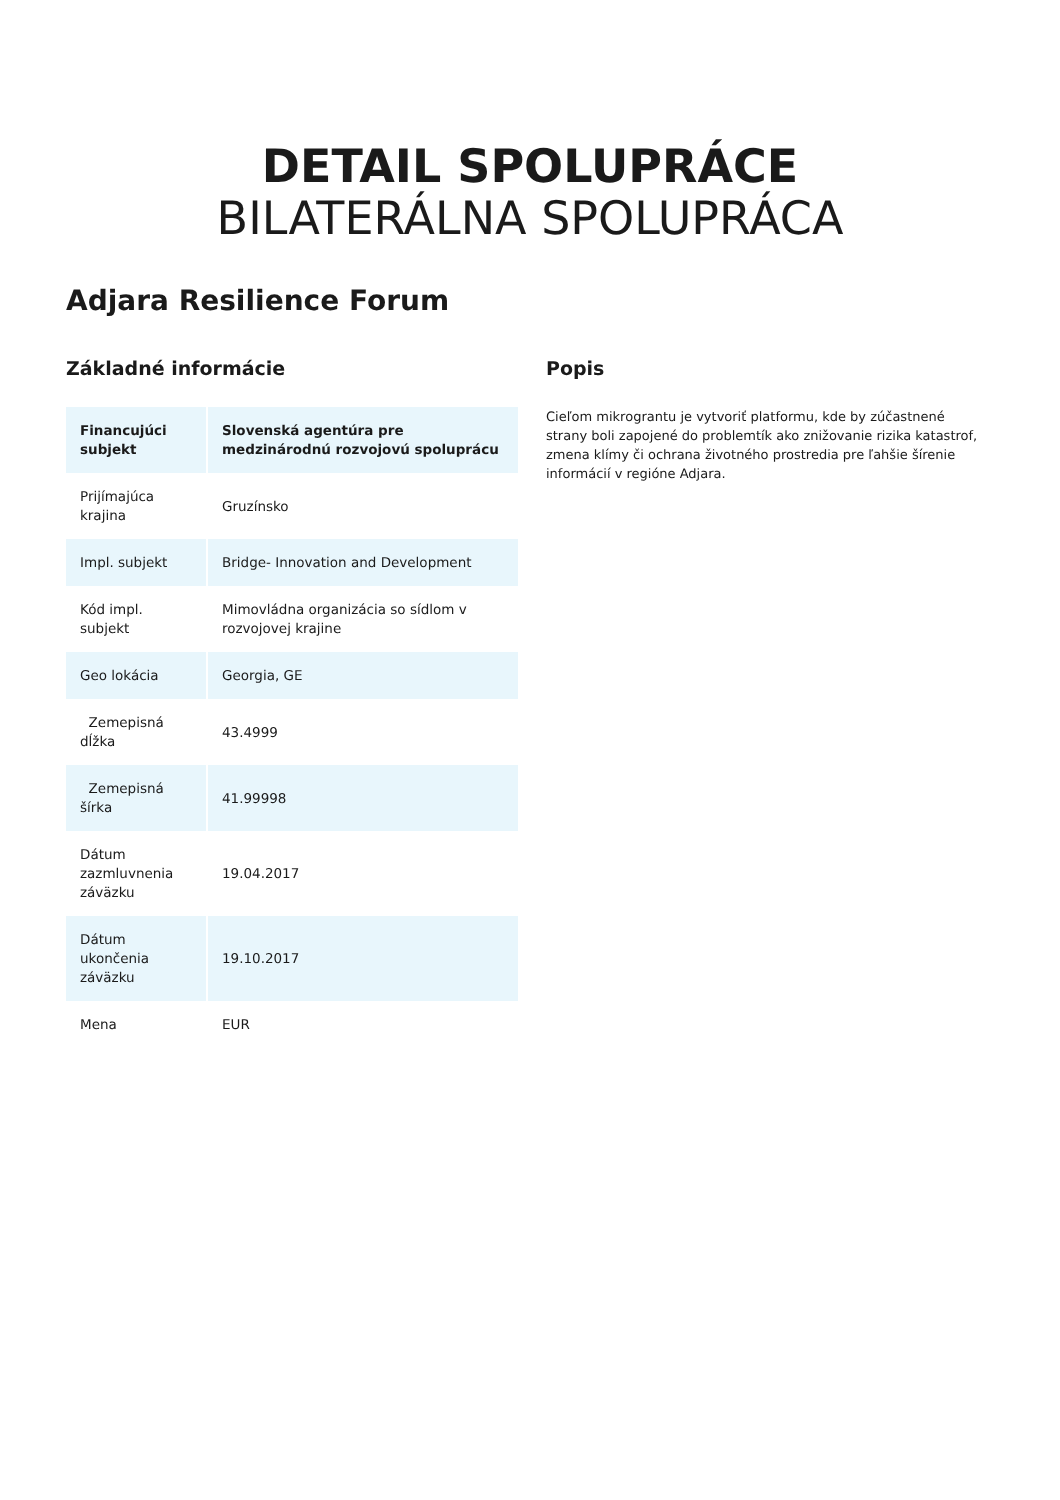DETAIL SPOLUPRÁCE
BILATERÁLNA SPOLUPRÁCA
Adjara Resilience Forum
Základné informácie
| Financujúci subjekt | Slovenská agentúra pre medzinárodnú rozvojovú spoluprácu |
| --- | --- |
| Prijímajúca krajina | Gruzínsko |
| Impl. subjekt | Bridge- Innovation and Development |
| Kód impl. subjekt | Mimovládna organizácia so sídlom v rozvojovej krajine |
| Geo lokácia | Georgia, GE |
| Zemepisná dĺžka | 43.4999 |
| Zemepisná šírka | 41.99998 |
| Dátum zazmluvnenia záväzku | 19.04.2017 |
| Dátum ukončenia záväzku | 19.10.2017 |
| Mena | EUR |
Popis
Cieľom mikrograntu je vytvoriť platformu, kde by zúčastnené strany boli zapojené do problemtík ako znižovanie rizika katastrof, zmena klímy či ochrana životného prostredia pre ľahšie šírenie informácií v regióne Adjara.